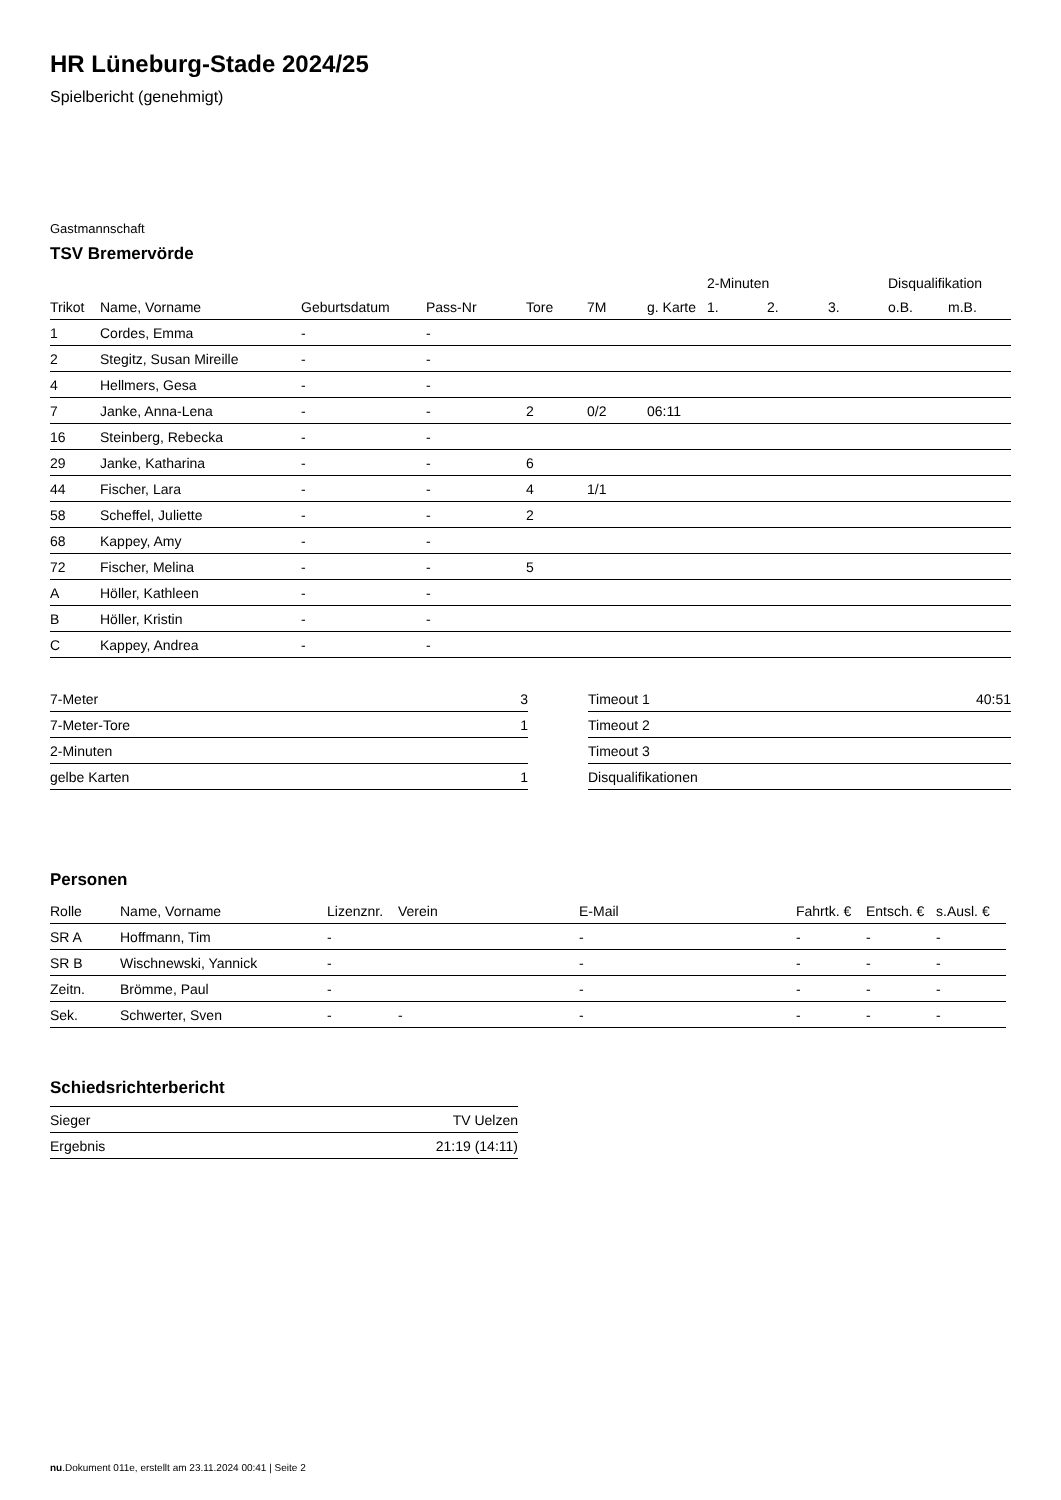HR Lüneburg-Stade 2024/25
Spielbericht (genehmigt)
Gastmannschaft
TSV Bremervörde
| | | | | | | | 2-Minuten | | | Disqualifikation | |
| --- | --- | --- | --- | --- | --- | --- | --- | --- | --- | --- | --- |
| Trikot | Name, Vorname | Geburtsdatum | Pass-Nr | Tore | 7M | g. Karte | 1. | 2. | 3. | o.B. | m.B. |
| 1 | Cordes, Emma | - | - | | | | | | | | |
| 2 | Stegitz, Susan Mireille | - | - | | | | | | | | |
| 4 | Hellmers, Gesa | - | - | | | | | | | | |
| 7 | Janke, Anna-Lena | - | - | 2 | 0/2 | 06:11 | | | | | |
| 16 | Steinberg, Rebecka | - | - | | | | | | | | |
| 29 | Janke, Katharina | - | - | 6 | | | | | | | |
| 44 | Fischer, Lara | - | - | 4 | 1/1 | | | | | | |
| 58 | Scheffel, Juliette | - | - | 2 | | | | | | | |
| 68 | Kappey, Amy | - | - | | | | | | | | |
| 72 | Fischer, Melina | - | - | 5 | | | | | | | |
| A | Höller, Kathleen | - | - | | | | | | | | |
| B | Höller, Kristin | - | - | | | | | | | | |
| C | Kappey, Andrea | - | - | | | | | | | | |
| 7-Meter | 3 |
| 7-Meter-Tore | 1 |
| 2-Minuten | |
| gelbe Karten | 1 |
| Timeout 1 | 40:51 |
| Timeout 2 | |
| Timeout 3 | |
| Disqualifikationen | |
Personen
| Rolle | Name, Vorname | Lizenznr. | Verein | E-Mail | Fahrtk. € | Entsch. € | s.Ausl. € |
| --- | --- | --- | --- | --- | --- | --- | --- |
| SR A | Hoffmann, Tim | - | | - | - | - | - |
| SR B | Wischnewski, Yannick | - | | - | - | - | - |
| Zeitn. | Brömme, Paul | - | | - | - | - | - |
| Sek. | Schwerter, Sven | - | - | - | - | - | - |
Schiedsrichterbericht
| Sieger | TV Uelzen |
| Ergebnis | 21:19 (14:11) |
nu.Dokument 011e, erstellt am 23.11.2024 00:41 | Seite 2